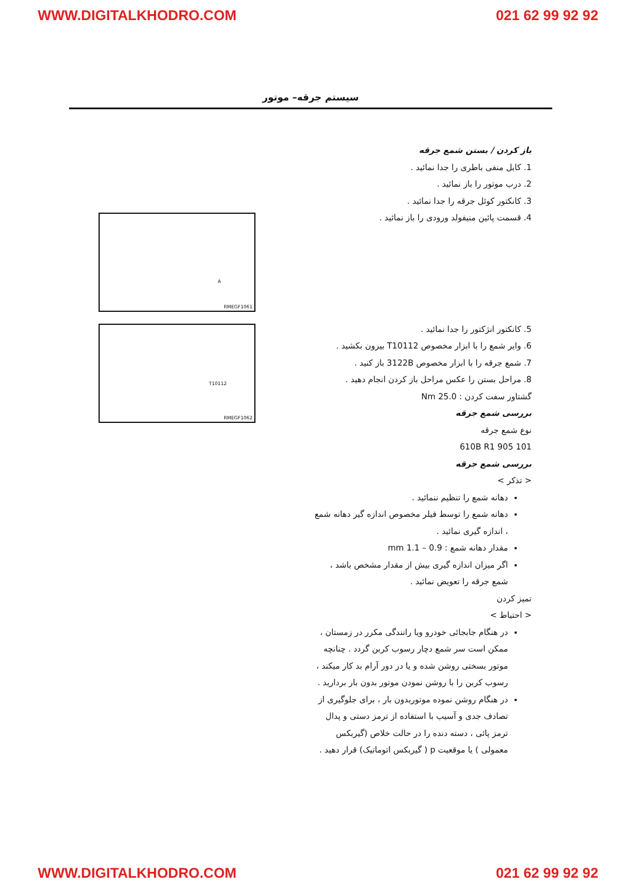WWW.DIGITALKHODRO.COM 021 62 99 92 92
سیستم جرقه– موتور
RMEGF1061
A
RMEGF1062
T10112
باز کردن / بستن شمع جرقه
1. کابل منفی باطری را جدا نمائید .
2. درب موتور را باز نمائید .
3. کانکتور کوئل جرقه را جدا نمائید .
4. قسمت پائین منیفولد ورودی را باز نمائید .
5. کانکتور انژکتور را جدا نمائید .
6. وایر شمع را با ابزار مخصوص T10112 بیرون بکشید .
7. شمع جرقه را با ابزار مخصوص 3122B باز کنید .
8. مراحل بستن را عکس مراحل باز کردن انجام دهید .
گشتاور سفت کردن : 25.0 Nm
بررسی شمع جرقه
نوع شمع جرقه
101 905 610B R1
بررسی شمع جرقه
< تذکر >
دهانه شمع را تنظیم ننمائید .
دهانه شمع را توسط فیلر مخصوص اندازه گیر دهانه شمع ، اندازه گیری نمائید .
مقدار دهانه شمع : 0.9 – 1.1 mm
اگر میزان اندازه گیری بیش از مقدار مشخص باشد ، شمع جرقه را تعویض نمائید .
تمیز کردن
< احتیاط >
در هنگام جابجائی خودرو ویا رانندگی مکرر در زمستان ، ممکن است سر شمع دچار رسوب کربن گردد . چنانچه موتور بسختی روشن شده و یا در دور آرام بد کار میکند ، رسوب کربن را با روشن نمودن موتور بدون بار بردارید .
در هنگام روشن نموده موتوربدون بار ، برای جلوگیری از تصادف جدی و آسیب با استفاده از ترمز دستی و پدال ترمز پائی ، دسته دنده را در حالت خلاص (گیربکس معمولی ) یا موقعیت p ( گیربکس اتوماتیک) قرار دهید .
WWW.DIGITALKHODRO.COM 021 62 99 92 92